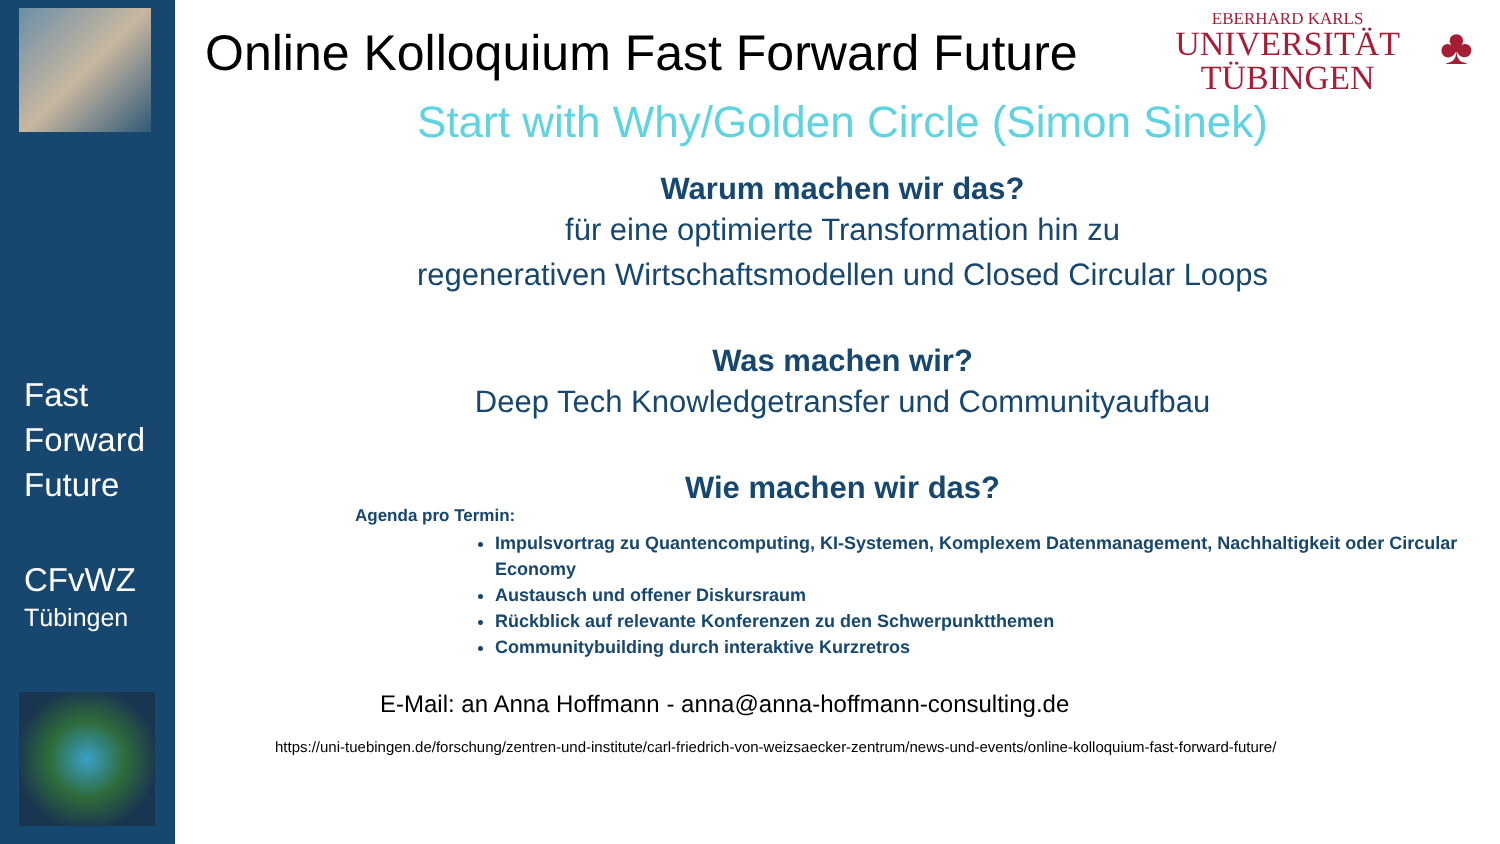Fast
Forward
Future
CFvWZ
Tübingen
Online Kolloquium Fast Forward Future
EBERHARD KARLS
UNIVERSITÄT
TÜBINGEN
♣
Start with Why/Golden Circle (Simon Sinek)
Warum machen wir das?
für eine optimierte Transformation hin zu
regenerativen Wirtschaftsmodellen und Closed Circular Loops
Was machen wir?
Deep Tech Knowledgetransfer und Communityaufbau
Wie machen wir das?
Agenda pro Termin:
Impulsvortrag zu Quantencomputing, KI-Systemen, Komplexem Datenmanagement, Nachhaltigkeit oder Circular Economy
Austausch und offener Diskursraum
Rückblick auf relevante Konferenzen zu den Schwerpunktthemen
Communitybuilding durch interaktive Kurzretros
E-Mail: an Anna Hoffmann - anna@anna-hoffmann-consulting.de
https://uni-tuebingen.de/forschung/zentren-und-institute/carl-friedrich-von-weizsaecker-zentrum/news-und-events/online-kolloquium-fast-forward-future/